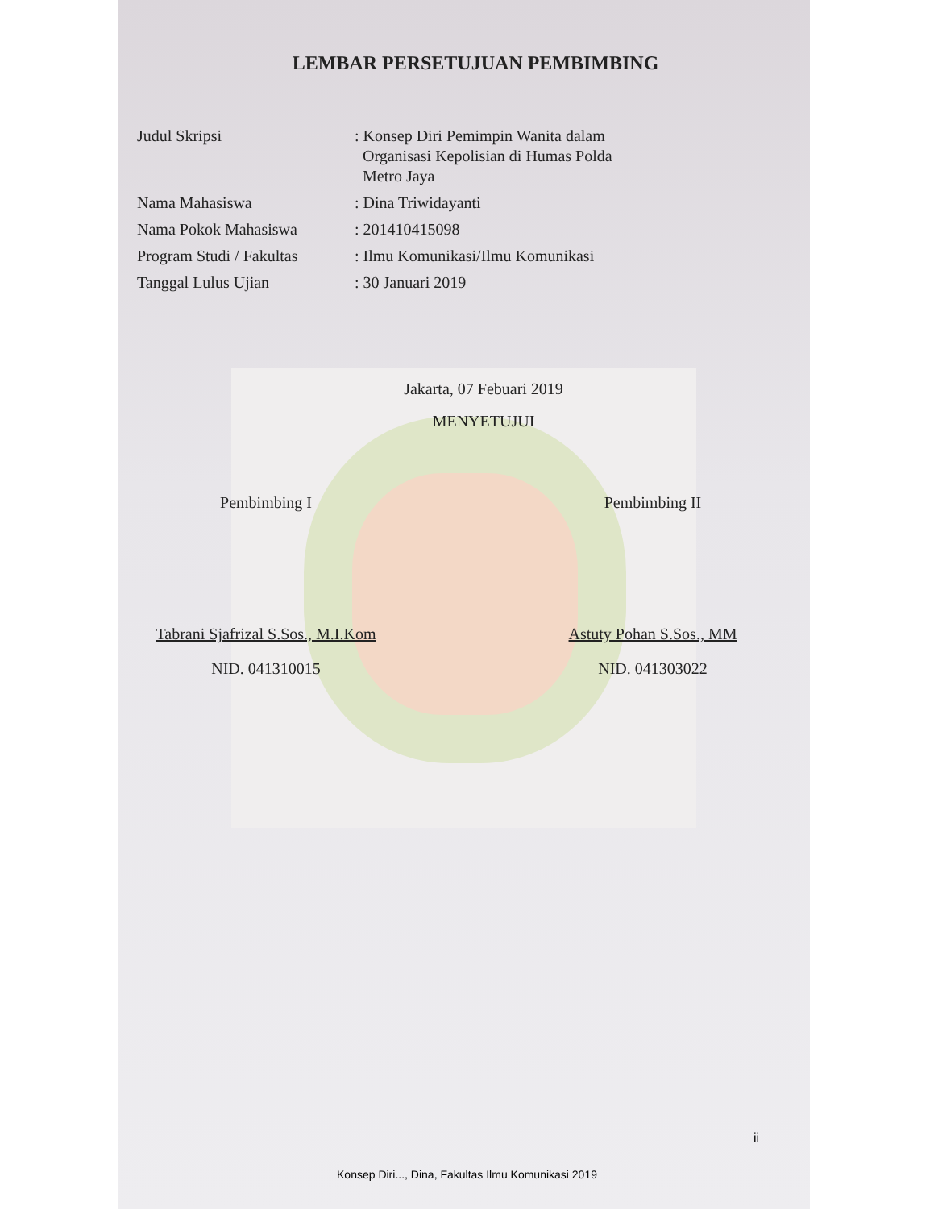LEMBAR PERSETUJUAN PEMBIMBING
| Judul Skripsi | : Konsep Diri Pemimpin Wanita dalam Organisasi Kepolisian di Humas Polda Metro Jaya |
| Nama Mahasiswa | : Dina Triwidayanti |
| Nama Pokok Mahasiswa | : 201410415098 |
| Program Studi / Fakultas | : Ilmu Komunikasi/Ilmu Komunikasi |
| Tanggal Lulus Ujian | : 30 Januari 2019 |
Jakarta, 07 Febuari 2019
MENYETUJUI
Pembimbing I
Tabrani Sjafrizal S.Sos., M.I.Kom
NID. 041310015
Pembimbing II
Astuty Pohan S.Sos., MM
NID. 041303022
ii
Konsep Diri..., Dina, Fakultas Ilmu Komunikasi 2019